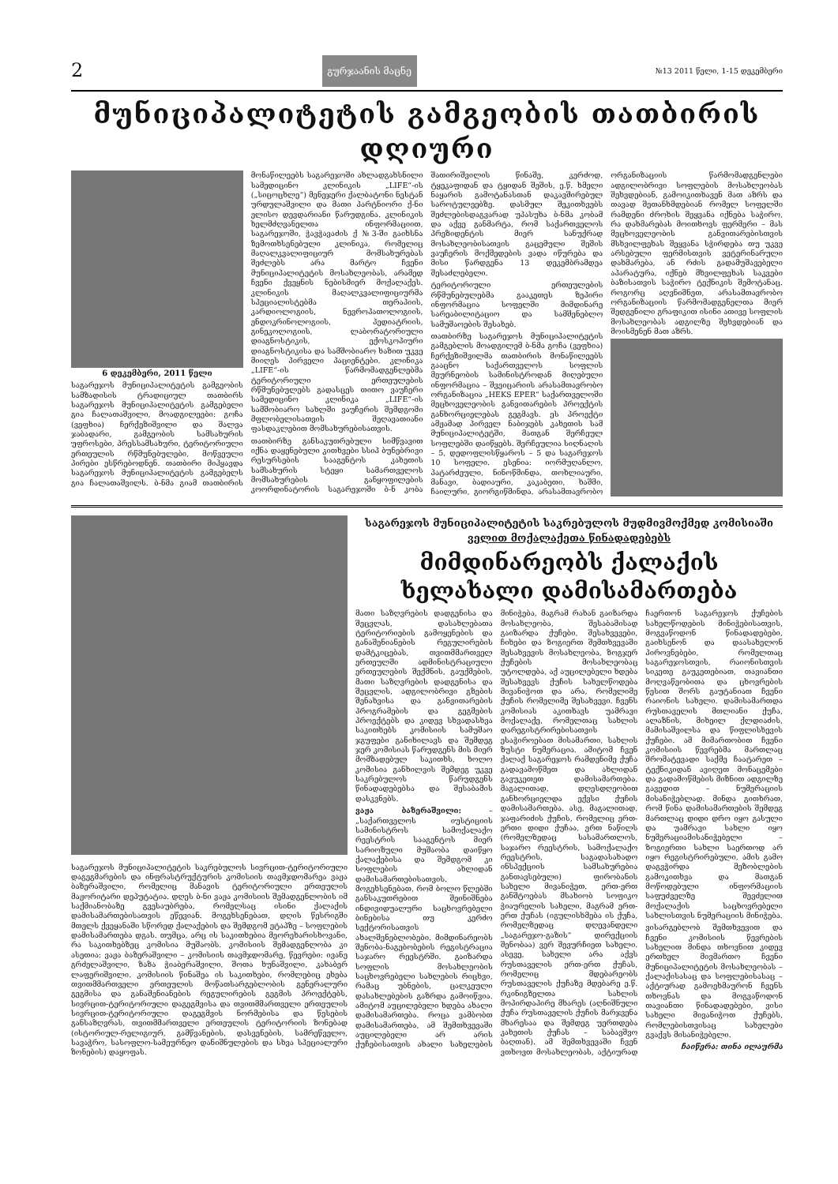2
გურჯაანის მაცნე
№13 2011 წელი, 1-15 დეკემბერი
მუნიციპალიტეტის გამგეობის თათბირის დღიური
6 დეკემბერი, 2011 წელი
საგარეჯოს მუნიციპალიტეტის გამგეობის სამზადისის ტრადიციულ თათბირს საგარეჯოს მუნიციპალიტეტის გამგებელი გია ჩალათაშვილი, მოადგილეები: გოჩა (ვეფხია) ჩერქეზიშვილი და შალვა ჯაბადარი, გამგეობის სამსახურის უფროსები, პრესსამსახური, ტერიტორიული ერთეულის რწმუნებულები, მოწვეული პირები ესწრებოდნენ. თათბირი მიჰყავდა საგარეჯოს მუნიციპალიტეტის გამგებელს გია ჩალათაშვილს. ბ-ნმა გიამ თათბირის მონაწილეებს საგარეჯოში ახლადგახსნილი სამედიცინო კლინიკის „LIFE“-ის („სიცოცხლე“) მენეჯერი ქალბატონი ნესტან ურდულაშვილი და მათი პარტნიორი ქ-ნი ელისო დევდარიანი წარუდგინა. კლინიკის ხელმძღვანელთა ინფორმაციით, საგარეჯოში, ჭავჭავაძის ქ №3-ში გაიხსნა ზემოთხსენებული კლინიკა, რომელიც მაღალკვალიფიციურ მომსახურებას შეძლებს არა მარტო ჩვენი მუნიციპალიტეტის მოსახლეობას, არამედ ჩვენი ქვეყნის ნებისმიერ მოქალაქეს. კლინიკის მაღალკვალიფიციურმა სპეციალისტებმა თერაპიის, კარდიოლოგიის, ნევროპათოლოგიის, ენდოკრინოლოგიის, პედიატრიის, გინეკოლოგიის, ლაბორატორიული დიაგნოსტიკის, ექოსკოპიური დიაგნოსტიკისა და სამშობიარო ხაზით უკვე მიიღეს პირველი პაციენტები. კლინიკა „LIFE“-ის წარმომადგენლებმა ტერიტორიული ერთეულების რწმუნებულებს გადასცეს თითო ვაუჩერი სამედიცინო კლინიკა „LIFE“-ის სამშობიარო სახლში ვაუჩერის შემდგომი მფლობელისათვის შეღავათიანი ფასდაკლებით მომსახურებისათვის.
თათბირზე განსაკუთრებული სიმწვავით იქნა დაყენებული კითხვები სსიპ ბუნებრივი რესურსების სააგენტოს კახეთის სამსახურის სტეყი სამართველოს მომსახურების განყოფილების კოორდინატორის საგარეჯოში ბ-ნ კობა შათირიშვილის წინაშე, კერძოდ, ტყეკაფიდან და ტყიდან შეშის, ე.წ. ხმელი ნაყარის გამოტანასთან დაკავშირებულ საროტულეებზე. დასმულ შეკითხვებს შეძლებისდაგვარად უპასუხა ბ-ნმა კობამ და აქვე განმარტა, რომ საქართველოს პრეზიდენტის მიერ სანუქრად მოსახლეობისათვის გაცემული შეშის ვაუჩერის მოქმედების ვადა იწურება და მისი წარდგენა 13 დეკემბრამდეა შესაძლებელი.
ტერიტორიული ერთეულების რწმუნებულებმა გააკეთეს ზეპირი ინფორმაცია სოფელში მიმდინარე სარეაბილიტაციო და სამშენებლო სამუშაოების შესახებ.
თათბირზე საგარეჯოს მუნიციპალიტეტის გამგებლის მოადგილემ ბ-ნმა გოჩა (ვეფხია) ჩერქეზიშვილმა თათბირის მონაწილეებს გააცნო საქართველოს სოფლის მეურნეობის სამინისტროდან მიღებული ინფორმაცია – შვეიცარიის არასამთავრობო ორგანიზაცია „HEKS EPER“ საქართველოში მეცხოველეობის განვითარების პროექტის განხორციელებას გეგმავს. ეს პროექტი ამჟამად პირველ ნაბიჯებს კახეთის სამ მუნიციპალიტეტში, მათგან შერჩეულ სოფლებში დაიწყებს. შერჩეულია სიღნაღის – 5, დედოფლისწყაროს – 5 და საგარეჯოს 10 სოფელი. ესენია: იორმუღანლო, პატარძეული, ნინოწმინდა, თოხლიაური, მანავი, ბადიაური, კაკაბეთი, ხაშმი, ჩაილური, გიორგიწმინდა. არასამთავრობო ორგანიზაციის წარმომადგენლები ადგილობრივი სოფლების მოსახლეობას შეხვდებიან, გამოიკითხავენ მათ აზრს და თავად შეთანხმდებიან რომელ სოფელში რამდენი ძროხის შეყვანა იქნება საჭირო, რა დახმარებას მოითხოვს ფერმერი – მას მეცხოველეობის განვითარებისთვის მსხვილფეხას შეყვანა სჭირდება თუ უკვე არსებული ფერმისთვის ვეტერინარული დახმარება, ან რძის გადამუშავებელი აპარატურა, იქნებ მხვილფეხას საკვები ბაზისათვის საჭირო ტექნიკის შემოტანაც. როგორც აღვნიშნეთ, არასამთავრობო ორგანიზაციის წარმომადგენელთა მიერ შედგენილი გრაფიკით ისინი ათივე სოფლის მოსახლეობას ადგილზე შეხვდებიან და მოისმენენ მათ აზრს.
საგარეჯოს მუნიციპალიტეტის საკრებულოს სივრცით-ტერიტორიული დაგეგმარების და ინფრასტრუქტურის კომისიის თავმჯდომარეა ვაჟა ბაზერაშვილი, რომელიც მანავის ტერიტორიული ერთეულის მაჟორიტარი დეპუტატია. დღეს ბ-ნი ვაჟა კომისიის შემადგენლობის იმ საქმიანობაზე გვესაუბრება, რომელსაც ისინი ქალაქის დამისამართებისათვის ეწევიან. მოგეხსენებათ, დღის წესრიგში მთელს ქვეყანაში სწორედ ქალაქების და შემდგომ ეტაპზე – სოფლების დამისამართება დგას. თუმცა, არც ის საკითხებია მეორეხარისხოვანი, რა საკითხებზეც კომისია მუშაობს. კომისიის შემადგენლობა კი ასეთია: ვაჟა ბაზერაშვილი – კომისიის თავმჯდომარე, წევრები: ივანე გრძელაშვილი, ზაზა ჭიაბერაშვილი, შოთა ხუნაშვილი, კახაბერ ლაფერიშვილი. კომისიის წინაშეა ის საკითხები, რომლებიც ეხება თვითმმართველი ერთეულის მოწათსარგებლობის გენერალური გეგმისა და განაშენიანების რეგულირების გეგმის პროექტებს, სივრცით-ტერიტორიული დაგეგმვისა და თვითმმართველი ერთეულის სივრცით-ტერიტორიული დაგეგმვის ნორმებისა და წესების განსაზღვრას, თვითმმართველი ერთეულის ტერიტორიის ზონებად (ისტორიულ-რელიგიურ, გამწვანების, დასვენების, სამრეწველო, სავაჭრო, სასოფლო-სამეურნეო დანიშნულების და სხვა სპეციალური ზონების) დაყოფას.
საგარეჯოს მუნიციპალიტეტის საკრებულოს მუდმივმოქმედ კომისიაში
ველით მოქალაქეთა წინადადებებს
მიმდინარეობს ქალაქის ხელახალი დამისამართება
მათი საზღვრების დადგენისა და შეცვლას, დასახლებათა ტერიტორიების გამოყენების და განაშენიანების რეგულირების დამტკიცებას, თვითმმართველ ერთეულში ადმინისტრაციული ერთეულების შექმნის, გაუქმების, მათი საზღვრების დადგენისა და შეცვლის, ადგილობრივი გზების შენახვისა და განვითარების პროგრამების და გეგმების პროექტებს და კიდევ სხვადასხვა საკითხებს კომისიის სამუშაო ჯგუფები განიხილავს და შემდეგ ჯერ კომისიას წარუდგენს მის მიერ მომზადებულ საკითხს, ხოლო კომისია განხილვის შემდეგ უკვე საკრებულოს წარუდგენს წინადადებებსა და შესაბამის დასკვნებს.
ვაჟა ბაზერაშვილი: – „საქართველოს იუსტიციის სამინისტროს სამოქალაქო რეესტრის სააგენტოს მიერ სარიოზული მუშაობა დაიწყო ქალაქებისა და შემდგომ კი სოფლების ახლიდან დამისამართებისათვის. მოგეხსენებათ, რომ ბოლო წლებში განსაკუთრებით შეინიშნება ინდივიდუალური საცხოვრებელი ბინებისა თუ კერძო სექტორისათვის ახალშენებლობები. მიმდინარეობს შენობა-ნაგებობების რეგისტრაცია საჯარო რეესტრში. გაიზარდა სოფლის მოსახლეობის საცხოვრებელი სახლების რიცხვი, რამაც უბნების, ცალკეული დასახლებების გაზრდა გამოიწვია. ამიტომ აუცილებელი ხდება ახალი დამისამართება. როცა ვამბობთ დამისამართება, ამ შემთხვევაში აუცილებელი არ არის ქუჩებისათვის ახალი სახელების მინიჭება, მაგრამ რახან გაიზარდა მოსახლეობა, შესაბამისად გაიზარდა ქუჩები, შესახვევები, ჩიხები და ზოგიერთ შემთხვევაში შესახვევის მოსახლეობა, ზოგჯერ ქუჩების მოსახლეობაც უტოლდება, აქ აუცილებელი ხდება შესახვევს ქუჩის სახელწოდება მივანიჭოთ და არა, რომელიმე ქუჩის რომელიმე შესახვევი. ჩვენს კომისიას აკითხავს უამრავი მოქალაქე, რომელთაც სახლის დარეგისტრირებისათვის ესაჭიროებათ მისამართი, სახლის ზუსტი ნუმერაცია. ამიტომ ჩვენ ქალაქ საგარეჯოს რამდენიმე ქუჩა გადავამოწმეთ და ახლიდან გავუკეთეთ დამისამართება. მაგალითად, დღესდღეობით განხორციელდა ექვსი ქუჩის დამისამართება. ასე, მაგალითად, ჯაფარიძის ქუჩის, რომელიც ერთ-ერთი დიდი ქუჩაა, ერთ ნაწილს (რომელზედაც სასამართლოს, საჯარო რეესტრის, სამოქალაქო რეესტრის, საგადასახადო ინსპექციის სამსახურებია განთავსებული) ფირობანის სახელი მივანიჭეთ. ერთ-ერთ განშტოებას მსახიობ სოფიკო ჭიაურელის სახელი, მაგრამ ერთ-ერთ ქუჩას (იგულისხმება ის ქუჩა, რომელზედაც დღევანდელი „საგარეჯო-გაზის“ დირექციის შენობაა) ვერ შევურჩიეთ სახელი. ასევე, სახელი არა აქვს რუსთაველის ერთ-ერთ ქუჩას, რომელიც მდებარეობს რუსთაველის ქუჩაზე მდებარე ე.წ. რკინიგზელთა სახლის მოპირდაპირე მხარეს (აღნიშნული ქუჩა რუსთაველის ქუჩის მარჯვენა მხარესაა და შემდეგ უერთდება კახეთის ქუჩას – საბავშვო ბაღთან). ამ შემთხვევაში ჩვენ ვთხოვთ მოსახლეობას, აქტიურად ჩაერთონ საგარეჯოს ქუჩების სახელწოდების მინიჭებისათვის, მოგვაწოდონ წინადადებები, გაიხსენონ და დაასახელონ პიროვნებები, რომელთაც საგარეჯოსთვის, რაიონისთვის სიკეთე გაუკეთებიათ, თავიანთი მოღვაწეობითა და ცხოვრების წესით შორს გაუტანიათ ჩვენი რაიონის სახელი. დამისამართდა რუსთაველის მთლიანი ქუჩა, ალაზნის, მიხეილ ქლდიაძის, მამისაშვილსა და წიფლისხევის ქუჩები. ამ მიმართობით ჩვენი კომისიის წევრებმა მართლაც შრომატევადი საქმე ჩაატარეთ – ტექნიკიდან ავიღეთ მონაცემები და გადამოწმების მიზნით ადგილზე გავედით – ნუმერაციის მისანიჭებლად. მინდა გითხრათ, რომ წინა დამისამართების შემდეგ მართლაც დიდი დრო იყო გასული და უამრავი სახლი იყო ნუმერაციამისანიჭებელი – ზოგიერთი სახლი საერთოდ არ იყო რეგისტრირებული, ამის გამო დაგვჭირდა მეზობლების გამოკითხვა და მათგან მოწოდებული ინფორმაციის საფუძველზე შევძელით მოქალაქის საცხოვრებელი სახლისთვის ნუმერაციის მინიჭება.
ვისარგებლობ შემთხვევით და ჩვენი კომისიის წევრების სახელით მინდა თხოვნით კიდევ ერთხელ მივმართო ჩვენი მუნიციპალიტეტის მოსახლეობას – ქალაქისასაც და სოფლებისასაც – აქტიურად გამოეხმაურონ ჩვენს თხოვნას და მოგვაწოდონ თავიანთი წინადადებები, ვისი სახელი მივანიჭოთ ქუჩებს, რომლებისთვისაც სახელები გვაქვს მისანიჭებელი.
ჩაიწერა: თინა ილაურმა